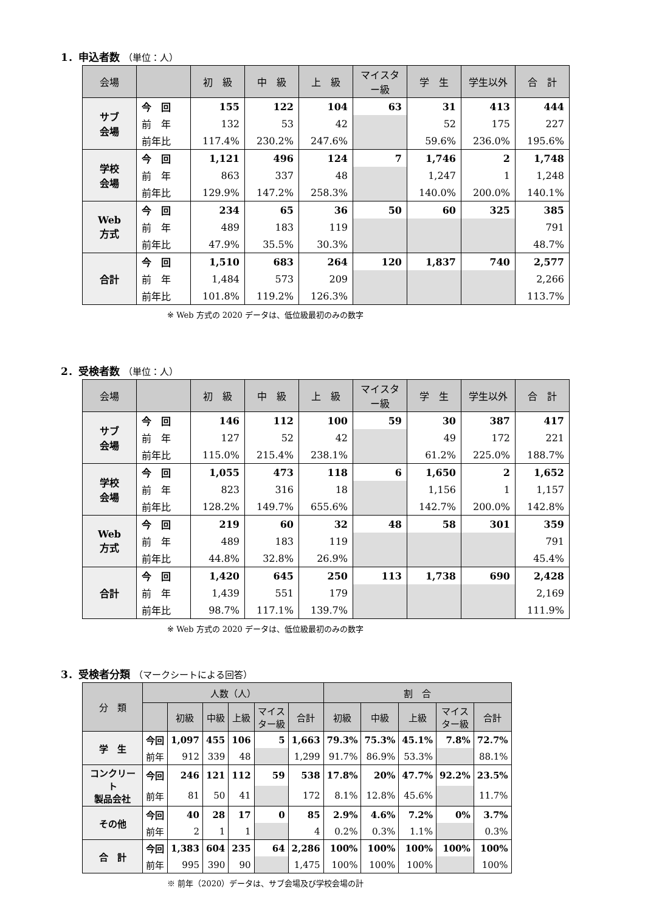1．申込者数 （単位：人）
| 会場 | | 初 級 | 中 級 | 上 級 | マイスター級 | 学 生 | 学生以外 | 合 計 |
| --- | --- | --- | --- | --- | --- | --- | --- | --- |
| サブ 会場 | 今 回 | 155 | 122 | 104 | 63 | 31 | 413 | 444 |
| | 前 年 | 132 | 53 | 42 | | 52 | 175 | 227 |
| | 前年比 | 117.4% | 230.2% | 247.6% | | 59.6% | 236.0% | 195.6% |
| 学校 会場 | 今 回 | 1,121 | 496 | 124 | 7 | 1,746 | 2 | 1,748 |
| | 前 年 | 863 | 337 | 48 | | 1,247 | 1 | 1,248 |
| | 前年比 | 129.9% | 147.2% | 258.3% | | 140.0% | 200.0% | 140.1% |
| Web 方式 | 今 回 | 234 | 65 | 36 | 50 | 60 | 325 | 385 |
| | 前 年 | 489 | 183 | 119 | | | | 791 |
| | 前年比 | 47.9% | 35.5% | 30.3% | | | | 48.7% |
| 合計 | 今 回 | 1,510 | 683 | 264 | 120 | 1,837 | 740 | 2,577 |
| | 前 年 | 1,484 | 573 | 209 | | | | 2,266 |
| | 前年比 | 101.8% | 119.2% | 126.3% | | | | 113.7% |
※ Web 方式の 2020 データは、低位級最初のみの数字
2．受検者数 （単位：人）
| 会場 | | 初 級 | 中 級 | 上 級 | マイスター級 | 学 生 | 学生以外 | 合 計 |
| --- | --- | --- | --- | --- | --- | --- | --- | --- |
| サブ 会場 | 今 回 | 146 | 112 | 100 | 59 | 30 | 387 | 417 |
| | 前 年 | 127 | 52 | 42 | | 49 | 172 | 221 |
| | 前年比 | 115.0% | 215.4% | 238.1% | | 61.2% | 225.0% | 188.7% |
| 学校 会場 | 今 回 | 1,055 | 473 | 118 | 6 | 1,650 | 2 | 1,652 |
| | 前 年 | 823 | 316 | 18 | | 1,156 | 1 | 1,157 |
| | 前年比 | 128.2% | 149.7% | 655.6% | | 142.7% | 200.0% | 142.8% |
| Web 方式 | 今 回 | 219 | 60 | 32 | 48 | 58 | 301 | 359 |
| | 前 年 | 489 | 183 | 119 | | | | 791 |
| | 前年比 | 44.8% | 32.8% | 26.9% | | | | 45.4% |
| 合計 | 今 回 | 1,420 | 645 | 250 | 113 | 1,738 | 690 | 2,428 |
| | 前 年 | 1,439 | 551 | 179 | | | | 2,169 |
| | 前年比 | 98.7% | 117.1% | 139.7% | | | | 111.9% |
※ Web 方式の 2020 データは、低位級最初のみの数字
3．受検者分類 （マークシートによる回答）
| 分 類 | 人数（人） | | | | | | 割 合 | | | | |
| --- | --- | --- | --- | --- | --- | --- | --- | --- | --- | --- | --- |
| | | 初級 | 中級 | 上級 | マイス ター級 | 合計 | 初級 | 中級 | 上級 | マイス ター級 | 合計 |
| 学 生 | 今回 | 1,097 | 455 | 106 | 5 | 1,663 | 79.3% | 75.3% | 45.1% | 7.8% | 72.7% |
| | 前年 | 912 | 339 | 48 | | 1,299 | 91.7% | 86.9% | 53.3% | | 88.1% |
| コンクリート 製品会社 | 今回 | 246 | 121 | 112 | 59 | 538 | 17.8% | 20% | 47.7% | 92.2% | 23.5% |
| | 前年 | 81 | 50 | 41 | | 172 | 8.1% | 12.8% | 45.6% | | 11.7% |
| その他 | 今回 | 40 | 28 | 17 | 0 | 85 | 2.9% | 4.6% | 7.2% | 0% | 3.7% |
| | 前年 | 2 | 1 | 1 | | 4 | 0.2% | 0.3% | 1.1% | | 0.3% |
| 合 計 | 今回 | 1,383 | 604 | 235 | 64 | 2,286 | 100% | 100% | 100% | 100% | 100% |
| | 前年 | 995 | 390 | 90 | | 1,475 | 100% | 100% | 100% | | 100% |
※ 前年（2020）データは、サブ会場及び学校会場の計